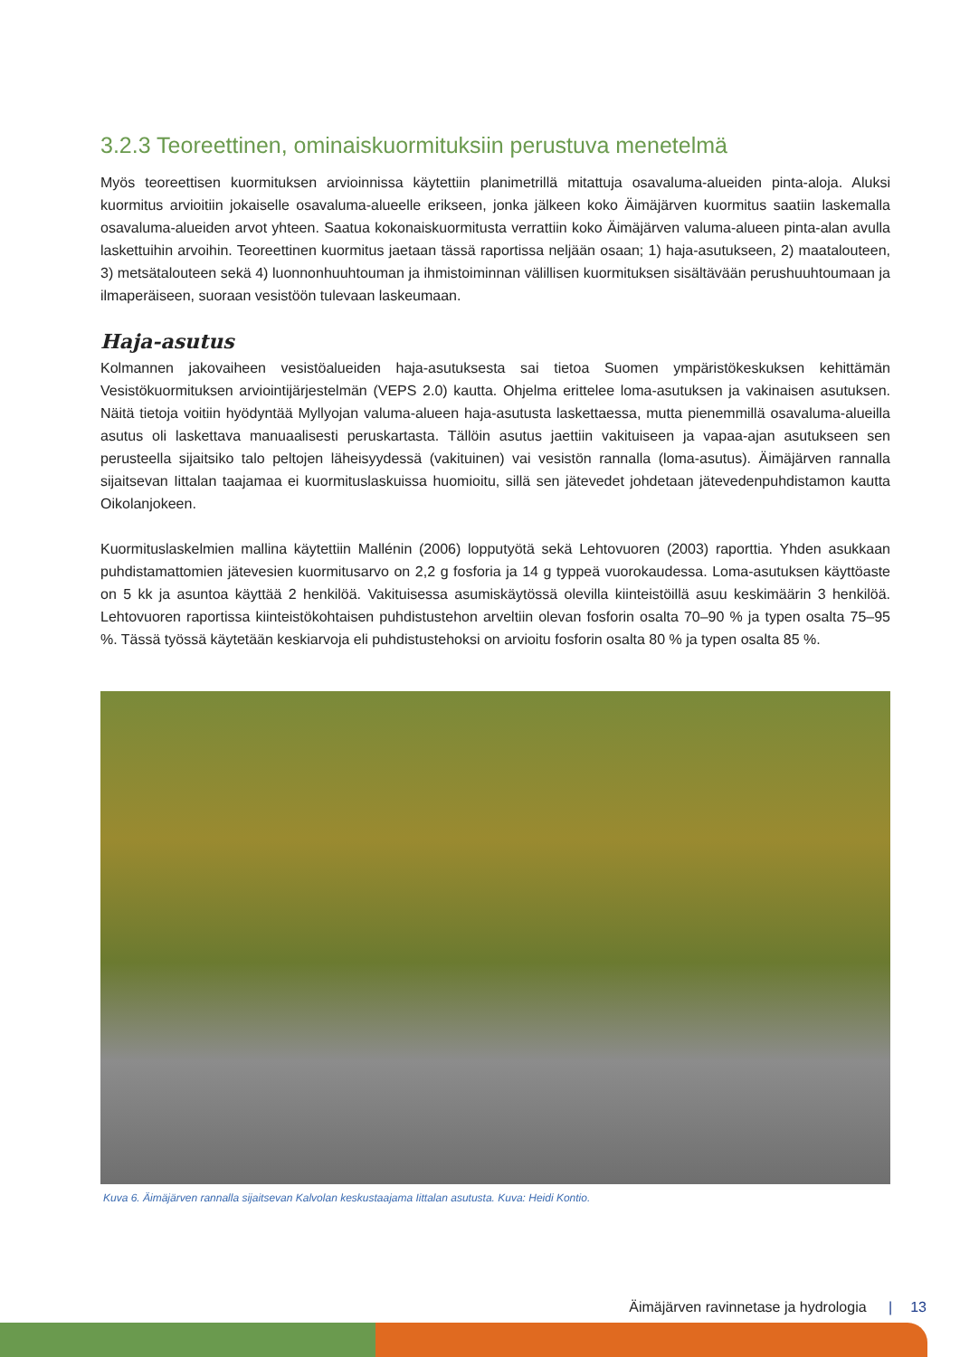3.2.3 Teoreettinen, ominaiskuormituksiin perustuva menetelmä
Myös teoreettisen kuormituksen arvioinnissa käytettiin planimetrillä mitattuja osavaluma-alueiden pinta-aloja. Aluksi kuormitus arvioitiin jokaiselle osavaluma-alueelle erikseen, jonka jälkeen koko Äimäjärven kuormitus saatiin laskemalla osavaluma-alueiden arvot yhteen. Saatua kokonaiskuormitusta verrattiin koko Äimäjärven valuma-alueen pinta-alan avulla laskettuihin arvoihin. Teoreettinen kuormitus jaetaan tässä raportissa neljään osaan; 1) haja-asutukseen, 2) maatalouteen, 3) metsätalouteen sekä 4) luonnonhuuhtouman ja ihmistoiminnan välillisen kuormituksen sisältävään perushuuhtoumaan ja ilmaperäiseen, suoraan vesistöön tulevaan laskeumaan.
Haja-asutus
Kolmannen jakovaiheen vesistöalueiden haja-asutuksesta sai tietoa Suomen ympäristökeskuksen kehittämän Vesistökuormituksen arviointijärjestelmän (VEPS 2.0) kautta. Ohjelma erittelee loma-asutuksen ja vakinaisen asutuksen. Näitä tietoja voitiin hyödyntää Myllyojan valuma-alueen haja-asutusta laskettaessa, mutta pienemmillä osavaluma-alueilla asutus oli laskettava manuaalisesti peruskartasta. Tällöin asutus jaettiin vakituiseen ja vapaa-ajan asutukseen sen perusteella sijaitsiko talo peltojen läheisyydessä (vakituinen) vai vesistön rannalla (loma-asutus). Äimäjärven rannalla sijaitsevan Iittalan taajamaa ei kuormituslaskuissa huomioitu, sillä sen jätevedet johdetaan jätevedenpuhdistamon kautta Oikolanjokeen.
Kuormituslaskelmien mallina käytettiin Mallénin (2006) lopputyötä sekä Lehtovuoren (2003) raporttia. Yhden asukkaan puhdistamattomien jätevesien kuormitusarvo on 2,2 g fosforia ja 14 g typpeä vuorokaudessa. Loma-asutuksen käyttöaste on 5 kk ja asuntoa käyttää 2 henkilöä. Vakituisessa asumiskäytössä olevilla kiinteistöillä asuu keskimäärin 3 henkilöä. Lehtovuoren raportissa kiinteistökohtaisen puhdistustehon arveltiin olevan fosforin osalta 70–90 % ja typen osalta 75–95 %. Tässä työssä käytetään keskiarvoja eli puhdistustehoksi on arvioitu fosforin osalta 80 % ja typen osalta 85 %.
Kuva 6. Äimäjärven rannalla sijaitsevan Kalvolan keskustaajama Iittalan asutusta. Kuva: Heidi Kontio.
Äimäjärven ravinnetase ja hydrologia | 13